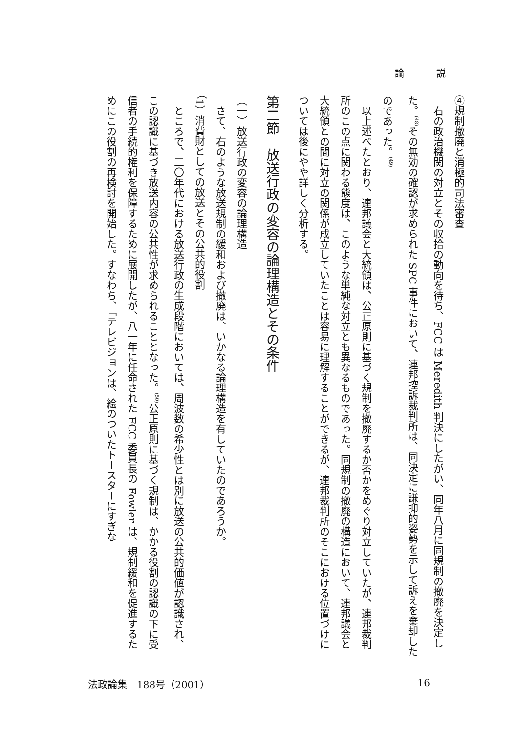論 説
④規制撤廃と消極的司法審査
　右の政治機関の対立とその収拾の動向を待ち、FCC は Meredith 判決にしたがい、同年八月に同規制の撤廃を決定した。<sup>(48)</sup>その無効の確認が求められた SPC 事件において、連邦控訴裁判所は、同決定に謙抑的姿勢を示して訴えを棄却したのであった。<sup>(49)</sup>
　以上述べたとおり、連邦議会と大統領は、公正原則に基づく規制を撤廃するか否かをめぐり対立していたが、連邦裁判所のこの点に関わる態度は、このような単純な対立とも異なるものであった。同規制の撤廃の構造において、連邦議会と大統領との間に対立の関係が成立していたことは容易に理解することができるが、連邦裁判所のそこにおける位置づけについては後にやや詳しく分析する。
第二節　放送行政の変容の論理構造とその条件
（一）放送行政の変容の論理構造
　さて、右のような放送規制の緩和および撤廃は、いかなる論理構造を有していたのであろうか。
（1）消費財としての放送とその公共的役割
　ところで、二〇年代における放送行政の生成段階においては、周波数の希少性とは別に放送の公共的価値が認識され、この認識に基づき放送内容の公共性が求められることとなった。<sup>(50)</sup>公正原則に基づく規制は、かかる役割の認識の下に受信者の手続的権利を保障するために展開したが、八一年に任命された FCC 委員長の Fowler は、規制緩和を促進するためにこの役割の再検討を開始した。すなわち、「テレビジョンは、絵のついたトースターにすぎな
法政論集　188号（2001） 16